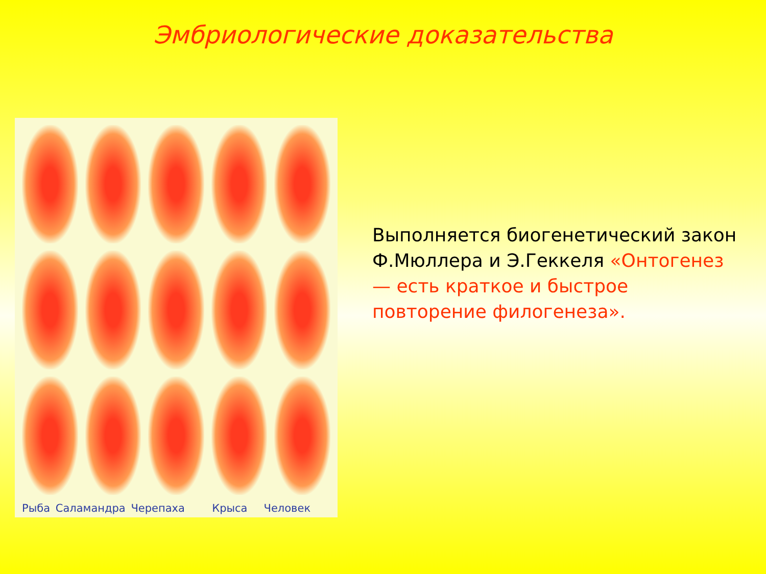Эмбриологические доказательства
Рыба Саламандра Черепаха Крыса Человек
Выполняется биогенетический закон Ф.Мюллера и Э.Геккеля «Онтогенез — есть краткое и быстрое повторение филогенеза».